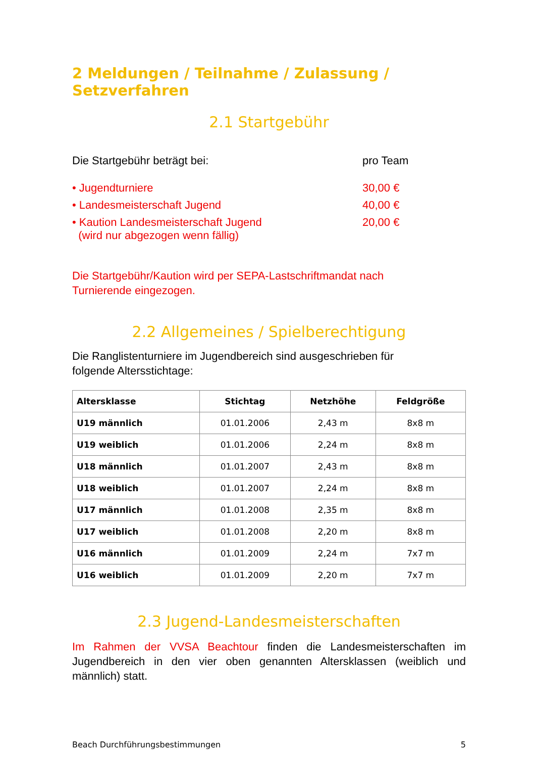2 Meldungen / Teilnahme / Zulassung / Setzverfahren
2.1 Startgebühr
Die Startgebühr beträgt bei: pro Team
• Jugendturniere 30,00 €
• Landesmeisterschaft Jugend 40,00 €
• Kaution Landesmeisterschaft Jugend
(wird nur abgezogen wenn fällig)
20,00 €
Die Startgebühr/Kaution wird per SEPA-Lastschriftmandat nach
Turnierende eingezogen.
2.2 Allgemeines / Spielberechtigung
Die Ranglistenturniere im Jugendbereich sind ausgeschrieben für
folgende Altersstichtage:
| Altersklasse | Stichtag | Netzhöhe | Feldgröße |
| --- | --- | --- | --- |
| U19 männlich | 01.01.2006 | 2,43 m | 8x8 m |
| U19 weiblich | 01.01.2006 | 2,24 m | 8x8 m |
| U18 männlich | 01.01.2007 | 2,43 m | 8x8 m |
| U18 weiblich | 01.01.2007 | 2,24 m | 8x8 m |
| U17 männlich | 01.01.2008 | 2,35 m | 8x8 m |
| U17 weiblich | 01.01.2008 | 2,20 m | 8x8 m |
| U16 männlich | 01.01.2009 | 2,24 m | 7x7 m |
| U16 weiblich | 01.01.2009 | 2,20 m | 7x7 m |
2.3 Jugend-Landesmeisterschaften
Im Rahmen der VVSA Beachtour finden die Landesmeisterschaften im Jugendbereich in den vier oben genannten Altersklassen (weiblich und männlich) statt.
Beach Durchführungsbestimmungen 5